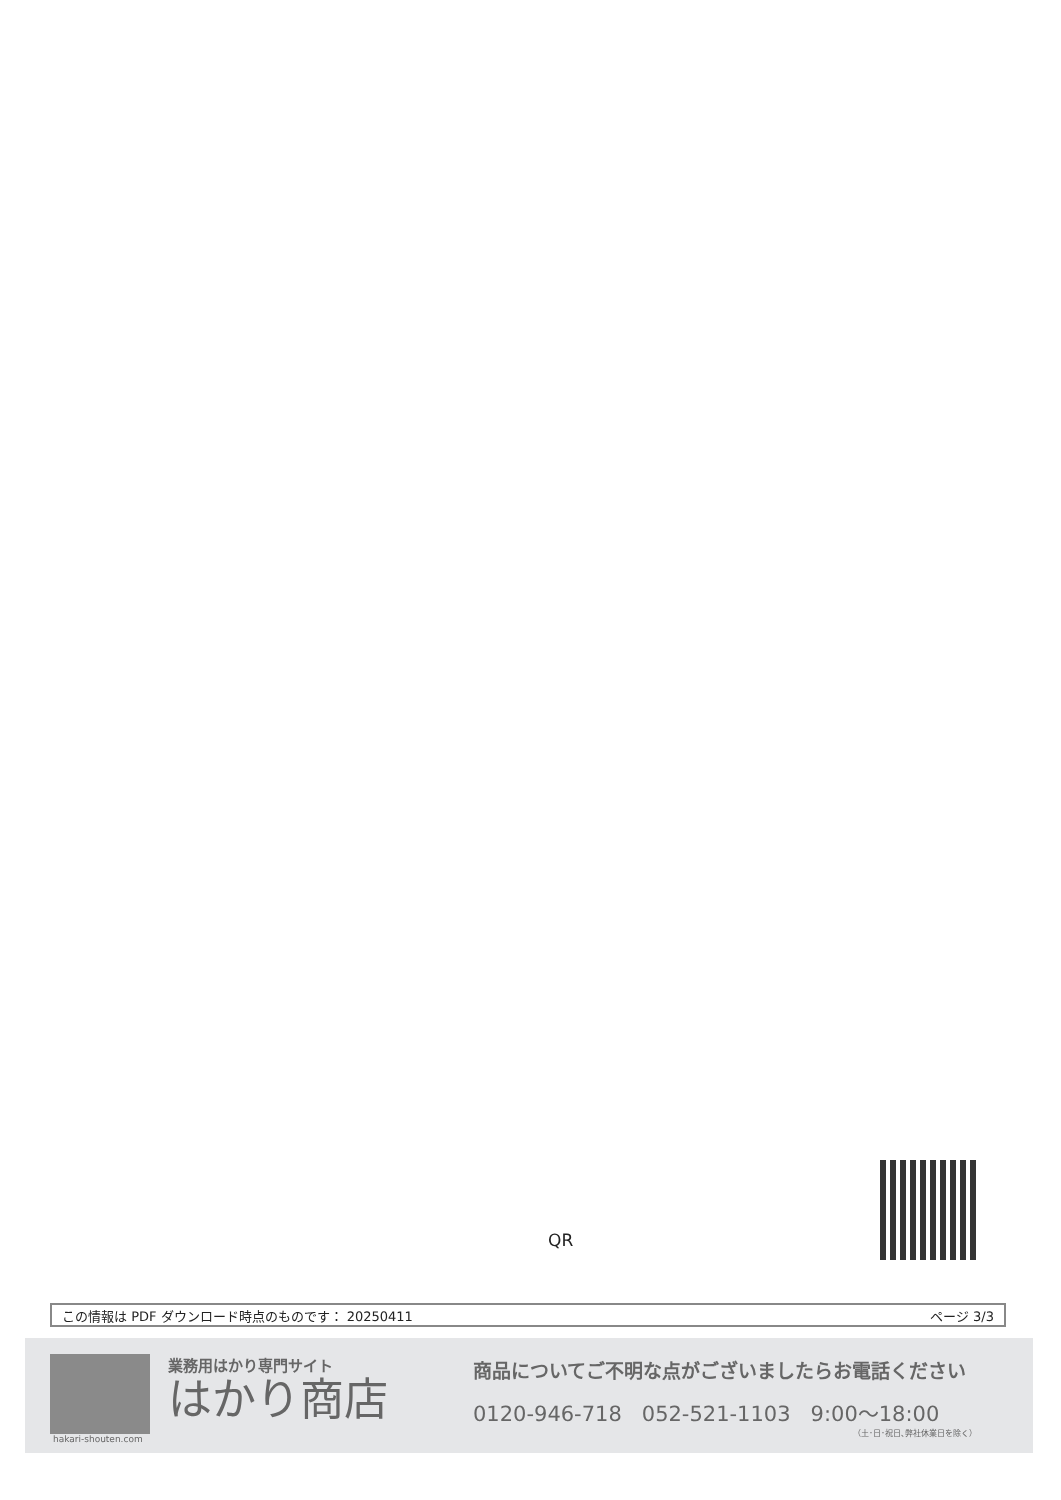QR
この情報は PDF ダウンロード時点のものです： 20250411 ページ 3/3
業務用はかり専門サイト
はかり商店
hakari-shouten.com
商品についてご不明な点がございましたらお電話ください
0120-946-718 052-521-1103 9:00〜18:00
（土･日･祝日､弊社休業日を除く）